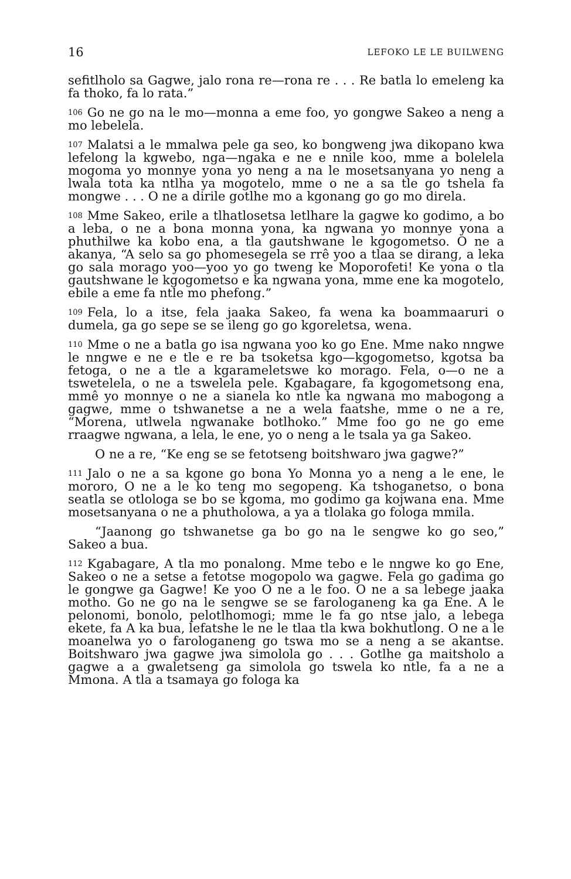16 LEFOKO LE LE BUILWENG
sefitlholo sa Gagwe, jalo rona re—rona re . . . Re batla lo emeleng ka fa thoko, fa lo rata.”
106 Go ne go na le mo—monna a eme foo, yo gongwe Sakeo a neng a mo lebelela.
107 Malatsi a le mmalwa pele ga seo, ko bongweng jwa dikopano kwa lefelong la kgwebo, nga—ngaka e ne e nnile koo, mme a bolelela mogoma yo monnye yona yo neng a na le mosetsanyana yo neng a lwala tota ka ntlha ya mogotelo, mme o ne a sa tle go tshela fa mongwe . . . O ne a dirile gotlhe mo a kgonang go go mo direla.
108 Mme Sakeo, erile a tlhatlosetsa letlhare la gagwe ko godimo, a bo a leba, o ne a bona monna yona, ka ngwana yo monnye yona a phuthilwe ka kobo ena, a tla gautshwane le kgogometso. O ne a akanya, “A selo sa go phomesegela se rrê yoo a tlaa se dirang, a leka go sala morago yoo—yoo yo go tweng ke Moporofeti! Ke yona o tla gautshwane le kgogometso e ka ngwana yona, mme ene ka mogotelo, ebile a eme fa ntle mo phefong.”
109 Fela, lo a itse, fela jaaka Sakeo, fa wena ka boammaaruri o dumela, ga go sepe se se ileng go go kgoreletsa, wena.
110 Mme o ne a batla go isa ngwana yoo ko go Ene. Mme nako nngwe le nngwe e ne e tle e re ba tsoketsa kgo—kgogometso, kgotsa ba fetoga, o ne a tle a kgarameletswe ko morago. Fela, o—o ne a tswetelela, o ne a tswelela pele. Kgabagare, fa kgogometsong ena, mmê yo monnye o ne a sianela ko ntle ka ngwana mo mabogong a gagwe, mme o tshwanetse a ne a wela faatshe, mme o ne a re, “Morena, utlwela ngwanake botlhoko.” Mme foo go ne go eme rraagwe ngwana, a lela, le ene, yo o neng a le tsala ya ga Sakeo.
O ne a re, “Ke eng se se fetotseng boitshwaro jwa gagwe?”
111 Jalo o ne a sa kgone go bona Yo Monna yo a neng a le ene, le mororo, O ne a le ko teng mo segopeng. Ka tshoganetso, o bona seatla se otlologa se bo se kgoma, mo godimo ga kojwana ena. Mme mosetsanyana o ne a phutholowa, a ya a tlolaka go fologa mmila.
“Jaanong go tshwanetse ga bo go na le sengwe ko go seo,” Sakeo a bua.
112 Kgabagare, A tla mo ponalong. Mme tebo e le nngwe ko go Ene, Sakeo o ne a setse a fetotse mogopolo wa gagwe. Fela go gadima go le gongwe ga Gagwe! Ke yoo O ne a le foo. O ne a sa lebege jaaka motho. Go ne go na le sengwe se se farologaneng ka ga Ene. A le pelonomi, bonolo, pelotlhomogi; mme le fa go ntse jalo, a lebega ekete, fa A ka bua, lefatshe le ne le tlaa tla kwa bokhutlong. O ne a le moanelwa yo o farologaneng go tswa mo se a neng a se akantse. Boitshwaro jwa gagwe jwa simolola go . . . Gotlhe ga maitsholo a gagwe a a gwaletseng ga simolola go tswela ko ntle, fa a ne a Mmona. A tla a tsamaya go fologa ka